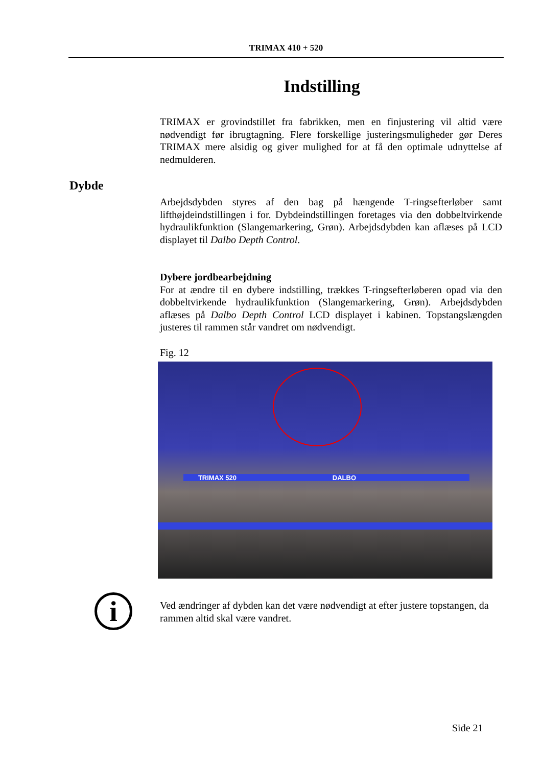TRIMAX 410 + 520
Indstilling
TRIMAX er grovindstillet fra fabrikken, men en finjustering vil altid være nødvendigt før ibrugtagning. Flere forskellige justeringsmuligheder gør Deres TRIMAX mere alsidig og giver mulighed for at få den optimale udnyttelse af nedmulderen.
Dybde
Arbejdsdybden styres af den bag på hængende T-ringsefterløber samt lifthøjdeindstillingen i for. Dybdeindstillingen foretages via den dobbeltvirkende hydraulikfunktion (Slangemarkering, Grøn). Arbejdsdybden kan aflæses på LCD displayet til Dalbo Depth Control.
Dybere jordbearbejdning
For at ændre til en dybere indstilling, trækkes T-ringsefterløberen opad via den dobbeltvirkende hydraulikfunktion (Slangemarkering, Grøn). Arbejdsdybden aflæses på Dalbo Depth Control LCD displayet i kabinen. Topstangslængden justeres til rammen står vandret om nødvendigt.
Fig. 12
TRIMAX 520 DALBO
i
Ved ændringer af dybden kan det være nødvendigt at efter justere topstangen, da rammen altid skal være vandret.
Side 21